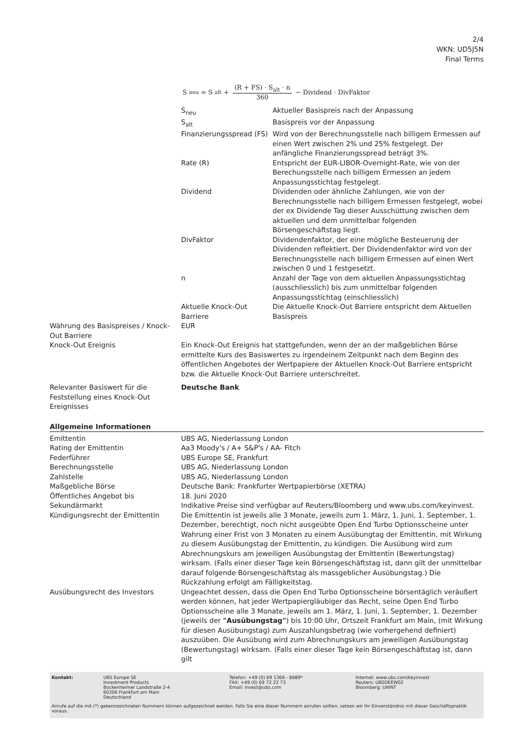2/4
WKN: UD5J5N
Final Terms
S<sub>neu</sub> = S<sub>alt</sub> + (R + FS) · S<sub>alt</sub> · n 360 − Dividend · DivFaktor
| | / S<sub>neu</sub> / Aktueller Basispreis nach der Anpassung / / S<sub>alt</sub> / Basispreis vor der Anpassung / / Finanzierungsspread (FS) / Wird von der Berechnungsstelle nach billigem Ermessen auf einen Wert zwischen 2% und 25% festgelegt. Der anfängliche Finanzierungsspread beträgt 3%. / / Rate (R) / Entspricht der EUR-LIBOR-Overnight-Rate, wie von der Berechungsstelle nach billigem Ermessen an jedem Anpassungsstichtag festgelegt. / / Dividend / Dividenden oder ähnliche Zahlungen, wie von der Berechnungsstelle nach billigem Ermessen festgelegt, wobei der ex Dividende Tag dieser Ausschüttung zwischen dem aktuellen und dem unmittelbar folgenden Börsengeschäftstag liegt. / / DivFaktor / Dividendenfaktor, der eine mögliche Besteuerung der Dividenden reflektiert. Der Dividendenfaktor wird von der Berechnungsstelle nach billigem Ermessen auf einen Wert zwischen 0 und 1 festgesetzt. / / n / Anzahl der Tage von dem aktuellen Anpassungsstichtag (ausschliesslich) bis zum unmittelbar folgenden Anpassungsstichtag (einschliesslich) / / Aktuelle Knock-Out Barriere / Die Aktuelle Knock-Out Barriere entspricht dem Aktuellen Basispreis / |
| Währung des Basispreises / Knock-Out Barriere | EUR |
| Knock-Out Ereignis | Ein Knock-Out Ereignis hat stattgefunden, wenn der an der maßgeblichen Börse ermittelte Kurs des Basiswertes zu irgendeinem Zeitpunkt nach dem Beginn des öffentlichen Angebotes der Wertpapiere der Aktuellen Knock-Out Barriere entspricht bzw. die Aktuelle Knock-Out Barriere unterschreitet. |
| Relevanter Basiswert für die Feststellung eines Knock-Out Ereignisses | Deutsche Bank |
Allgemeine Informationen
| Emittentin | UBS AG, Niederlassung London |
| Rating der Emittentin | Aa3 Moody's / A+ S&P's / AA- Fitch |
| Federführer | UBS Europe SE, Frankfurt |
| Berechnungsstelle | UBS AG, Niederlassung London |
| Zahlstelle | UBS AG, Niederlassung London |
| Maßgebliche Börse | Deutsche Bank: Frankfurter Wertpapierbörse (XETRA) |
| Öffentliches Angebot bis | 18. Juni 2020 |
| Sekundärmarkt | Indikative Preise sind verfügbar auf Reuters/Bloomberg und www.ubs.com/keyinvest. |
| Kündigungsrecht der Emittentin | Die Emittentin ist jeweils alle 3 Monate, jeweils zum 1. März, 1. Juni, 1. September, 1. Dezember, berechtigt, noch nicht ausgeübte Open End Turbo Optionsscheine unter Wahrung einer Frist von 3 Monaten zu einem Ausübungtag der Emittentin, mit Wirkung zu diesem Ausübungstag der Emittentin, zu kündigen. Die Ausübung wird zum Abrechnungskurs am jeweiligen Ausübungstag der Emittentin (Bewertungstag) wirksam. (Falls einer dieser Tage kein Börsengeschäftstag ist, dann gilt der unmittelbar darauf folgende Börsengeschäftstag als massgeblicher Ausübungstag.) Die Rückzahlung erfolgt am Fälligkeitstag. |
| Ausübungsrecht des Investors | Ungeachtet dessen, dass die Open End Turbo Optionsscheine börsentäglich veräußert werden können, hat jeder Wertpapiergläubiger das Recht, seine Open End Turbo Optionsscheine alle 3 Monate, jeweils am 1. März, 1. Juni, 1. September, 1. Dezember (jeweils der "Ausübungstag" ) bis 10:00 Uhr, Ortszeit Frankfurt am Main, (mit Wirkung für diesen Ausübungstag) zum Auszahlungsbetrag (wie vorhergehend definiert) auszuüben. Die Ausübung wird zum Abrechnungskurs am jeweiligen Ausübungstag (Bewertungstag) wirksam. (Falls einer dieser Tage kein Börsengeschäftstag ist, dann gilt |
Kontakt: UBS Europe SE
Investment Products
Bockenheimer Landstraße 2-4
60306 Frankfurt am Main
Deutschland
Telefon: +49 (0) 69 1369 - 8989*
FAX: +49 (0) 69 72 22 73
Email: invest@ubs.com
Internet: www.ubs.com/keyinvest
Reuters: UBSDEEW02
Bloomberg: UWNT
Anrufe auf die mit (*) gekennzeichneten Nummern können aufgezeichnet werden. Falls Sie eine dieser Nummern anrufen sollten, setzen wir Ihr Einverständnis mit dieser Geschäftspraktik voraus.